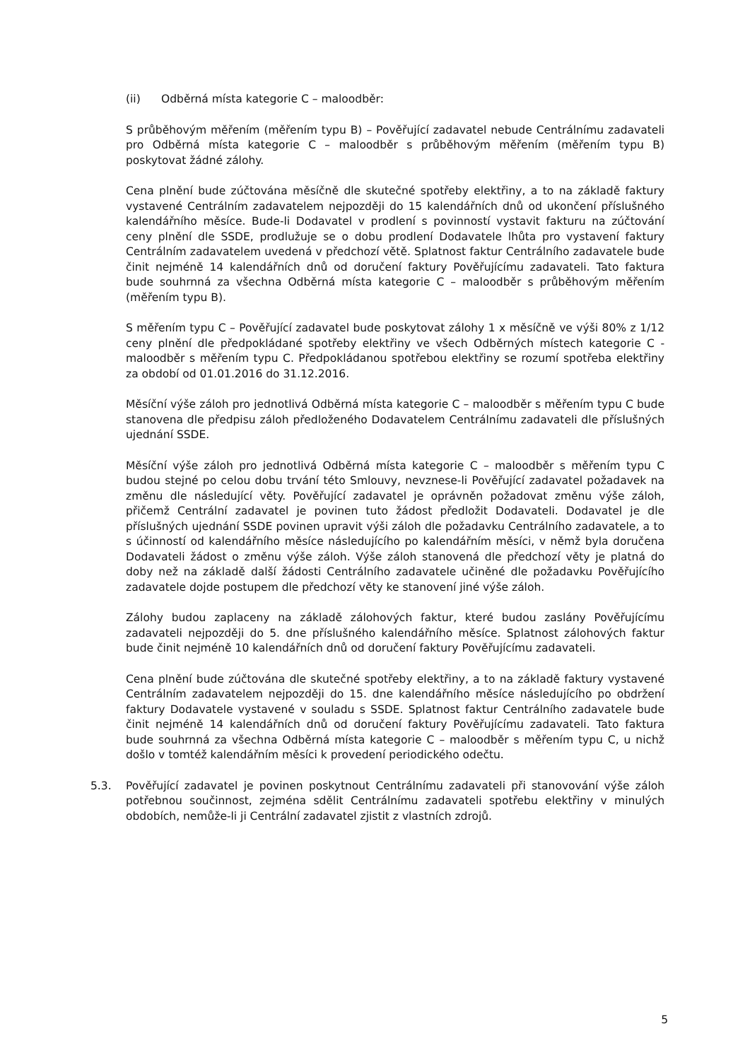(ii) Odběrná místa kategorie C – maloodběr:
S průběhovým měřením (měřením typu B) – Pověřující zadavatel nebude Centrálnímu zadavateli pro Odběrná místa kategorie C – maloodběr s průběhovým měřením (měřením typu B) poskytovat žádné zálohy.
Cena plnění bude zúčtována měsíčně dle skutečné spotřeby elektřiny, a to na základě faktury vystavené Centrálním zadavatelem nejpozději do 15 kalendářních dnů od ukončení příslušného kalendářního měsíce. Bude-li Dodavatel v prodlení s povinností vystavit fakturu na zúčtování ceny plnění dle SSDE, prodlužuje se o dobu prodlení Dodavatele lhůta pro vystavení faktury Centrálním zadavatelem uvedená v předchozí větě. Splatnost faktur Centrálního zadavatele bude činit nejméně 14 kalendářních dnů od doručení faktury Pověřujícímu zadavateli. Tato faktura bude souhrnná za všechna Odběrná místa kategorie C – maloodběr s průběhovým měřením (měřením typu B).
S měřením typu C – Pověřující zadavatel bude poskytovat zálohy 1 x měsíčně ve výši 80% z 1/12 ceny plnění dle předpokládané spotřeby elektřiny ve všech Odběrných místech kategorie C - maloodběr s měřením typu C. Předpokládanou spotřebou elektřiny se rozumí spotřeba elektřiny za období od 01.01.2016 do 31.12.2016.
Měsíční výše záloh pro jednotlivá Odběrná místa kategorie C – maloodběr s měřením typu C bude stanovena dle předpisu záloh předloženého Dodavatelem Centrálnímu zadavateli dle příslušných ujednání SSDE.
Měsíční výše záloh pro jednotlivá Odběrná místa kategorie C – maloodběr s měřením typu C budou stejné po celou dobu trvání této Smlouvy, nevznese-li Pověřující zadavatel požadavek na změnu dle následující věty. Pověřující zadavatel je oprávněn požadovat změnu výše záloh, přičemž Centrální zadavatel je povinen tuto žádost předložit Dodavateli. Dodavatel je dle příslušných ujednání SSDE povinen upravit výši záloh dle požadavku Centrálního zadavatele, a to s účinností od kalendářního měsíce následujícího po kalendářním měsíci, v němž byla doručena Dodavateli žádost o změnu výše záloh. Výše záloh stanovená dle předchozí věty je platná do doby než na základě další žádosti Centrálního zadavatele učiněné dle požadavku Pověřujícího zadavatele dojde postupem dle předchozí věty ke stanovení jiné výše záloh.
Zálohy budou zaplaceny na základě zálohových faktur, které budou zaslány Pověřujícímu zadavateli nejpozději do 5. dne příslušného kalendářního měsíce. Splatnost zálohových faktur bude činit nejméně 10 kalendářních dnů od doručení faktury Pověřujícímu zadavateli.
Cena plnění bude zúčtována dle skutečné spotřeby elektřiny, a to na základě faktury vystavené Centrálním zadavatelem nejpozději do 15. dne kalendářního měsíce následujícího po obdržení faktury Dodavatele vystavené v souladu s SSDE. Splatnost faktur Centrálního zadavatele bude činit nejméně 14 kalendářních dnů od doručení faktury Pověřujícímu zadavateli. Tato faktura bude souhrnná za všechna Odběrná místa kategorie C – maloodběr s měřením typu C, u nichž došlo v tomtéž kalendářním měsíci k provedení periodického odečtu.
5.3. Pověřující zadavatel je povinen poskytnout Centrálnímu zadavateli při stanovování výše záloh potřebnou součinnost, zejména sdělit Centrálnímu zadavateli spotřebu elektřiny v minulých obdobích, nemůže-li ji Centrální zadavatel zjistit z vlastních zdrojů.
5